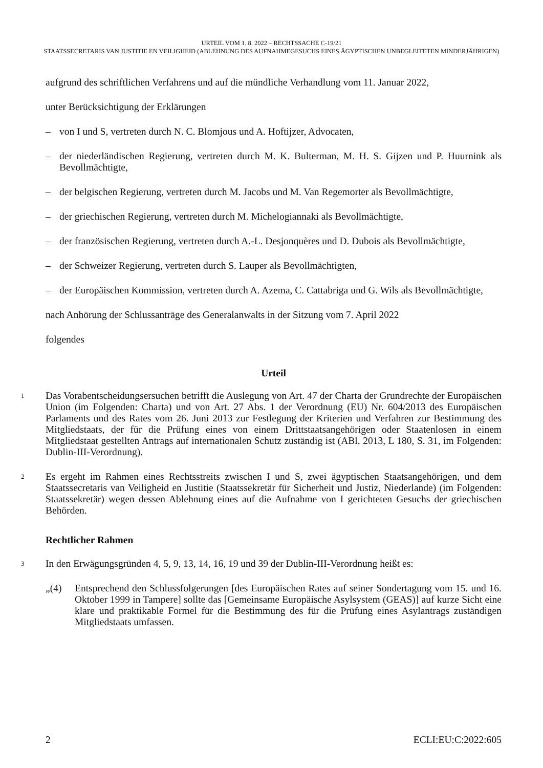URTEIL VOM 1. 8. 2022 – RECHTSSACHE C-19/21
STAATSSECRETARIS VAN JUSTITIE EN VEILIGHEID (ABLEHNUNG DES AUFNAHMEGESUCHS EINES ÄGYPTISCHEN UNBEGLEITETEN MINDERJÄHRIGEN)
aufgrund des schriftlichen Verfahrens und auf die mündliche Verhandlung vom 11. Januar 2022,
unter Berücksichtigung der Erklärungen
– von I und S, vertreten durch N. C. Blomjous und A. Hoftijzer, Advocaten,
– der niederländischen Regierung, vertreten durch M. K. Bulterman, M. H. S. Gijzen und P. Huurnink als Bevollmächtigte,
– der belgischen Regierung, vertreten durch M. Jacobs und M. Van Regemorter als Bevollmächtigte,
– der griechischen Regierung, vertreten durch M. Michelogiannaki als Bevollmächtigte,
– der französischen Regierung, vertreten durch A.-L. Desjonquères und D. Dubois als Bevollmächtigte,
– der Schweizer Regierung, vertreten durch S. Lauper als Bevollmächtigten,
– der Europäischen Kommission, vertreten durch A. Azema, C. Cattabriga und G. Wils als Bevollmächtigte,
nach Anhörung der Schlussanträge des Generalanwalts in der Sitzung vom 7. April 2022
folgendes
Urteil
1 Das Vorabentscheidungsersuchen betrifft die Auslegung von Art. 47 der Charta der Grundrechte der Europäischen Union (im Folgenden: Charta) und von Art. 27 Abs. 1 der Verordnung (EU) Nr. 604/2013 des Europäischen Parlaments und des Rates vom 26. Juni 2013 zur Festlegung der Kriterien und Verfahren zur Bestimmung des Mitgliedstaats, der für die Prüfung eines von einem Drittstaatsangehörigen oder Staatenlosen in einem Mitgliedstaat gestellten Antrags auf internationalen Schutz zuständig ist (ABl. 2013, L 180, S. 31, im Folgenden: Dublin-III-Verordnung).
2 Es ergeht im Rahmen eines Rechtsstreits zwischen I und S, zwei ägyptischen Staatsangehörigen, und dem Staatssecretaris van Veiligheid en Justitie (Staatssekretär für Sicherheit und Justiz, Niederlande) (im Folgenden: Staatssekretär) wegen dessen Ablehnung eines auf die Aufnahme von I gerichteten Gesuchs der griechischen Behörden.
Rechtlicher Rahmen
3 In den Erwägungsgründen 4, 5, 9, 13, 14, 16, 19 und 39 der Dublin-III-Verordnung heißt es:
„(4) Entsprechend den Schlussfolgerungen [des Europäischen Rates auf seiner Sondertagung vom 15. und 16. Oktober 1999 in Tampere] sollte das [Gemeinsame Europäische Asylsystem (GEAS)] auf kurze Sicht eine klare und praktikable Formel für die Bestimmung des für die Prüfung eines Asylantrags zuständigen Mitgliedstaats umfassen.
2 ECLI:EU:C:2022:605